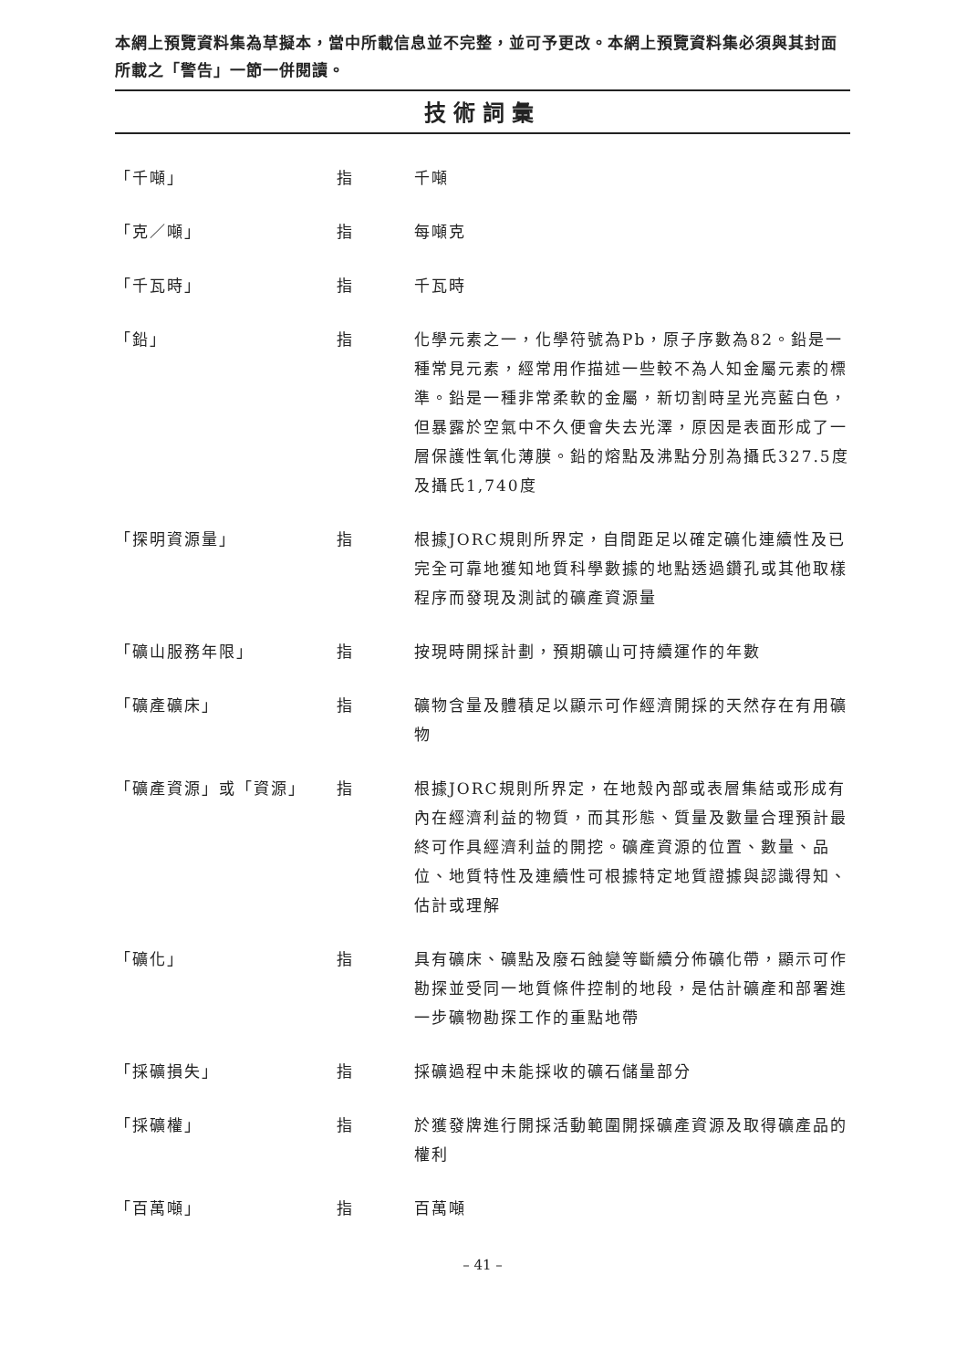本網上預覽資料集為草擬本，當中所載信息並不完整，並可予更改。本網上預覽資料集必須與其封面所載之「警告」一節一併閱讀。
技術詞彙
| 「千噸」 | 指 | 千噸 |
| 「克／噸」 | 指 | 每噸克 |
| 「千瓦時」 | 指 | 千瓦時 |
| 「鉛」 | 指 | 化學元素之一，化學符號為Pb，原子序數為82。鉛是一種常見元素，經常用作描述一些較不為人知金屬元素的標準。鉛是一種非常柔軟的金屬，新切割時呈光亮藍白色，但暴露於空氣中不久便會失去光澤，原因是表面形成了一層保護性氧化薄膜。鉛的熔點及沸點分別為攝氏327.5度及攝氏1,740度 |
| 「探明資源量」 | 指 | 根據JORC規則所界定，自間距足以確定礦化連續性及已完全可靠地獲知地質科學數據的地點透過鑽孔或其他取樣程序而發現及測試的礦產資源量 |
| 「礦山服務年限」 | 指 | 按現時開採計劃，預期礦山可持續運作的年數 |
| 「礦產礦床」 | 指 | 礦物含量及體積足以顯示可作經濟開採的天然存在有用礦物 |
| 「礦產資源」或「資源」 | 指 | 根據JORC規則所界定，在地殼內部或表層集結或形成有內在經濟利益的物質，而其形態、質量及數量合理預計最終可作具經濟利益的開挖。礦產資源的位置、數量、品位、地質特性及連續性可根據特定地質證據與認識得知、估計或理解 |
| 「礦化」 | 指 | 具有礦床、礦點及廢石蝕變等斷續分佈礦化帶，顯示可作勘探並受同一地質條件控制的地段，是估計礦產和部署進一步礦物勘探工作的重點地帶 |
| 「採礦損失」 | 指 | 採礦過程中未能採收的礦石儲量部分 |
| 「採礦權」 | 指 | 於獲發牌進行開採活動範圍開採礦產資源及取得礦產品的權利 |
| 「百萬噸」 | 指 | 百萬噸 |
– 41 –